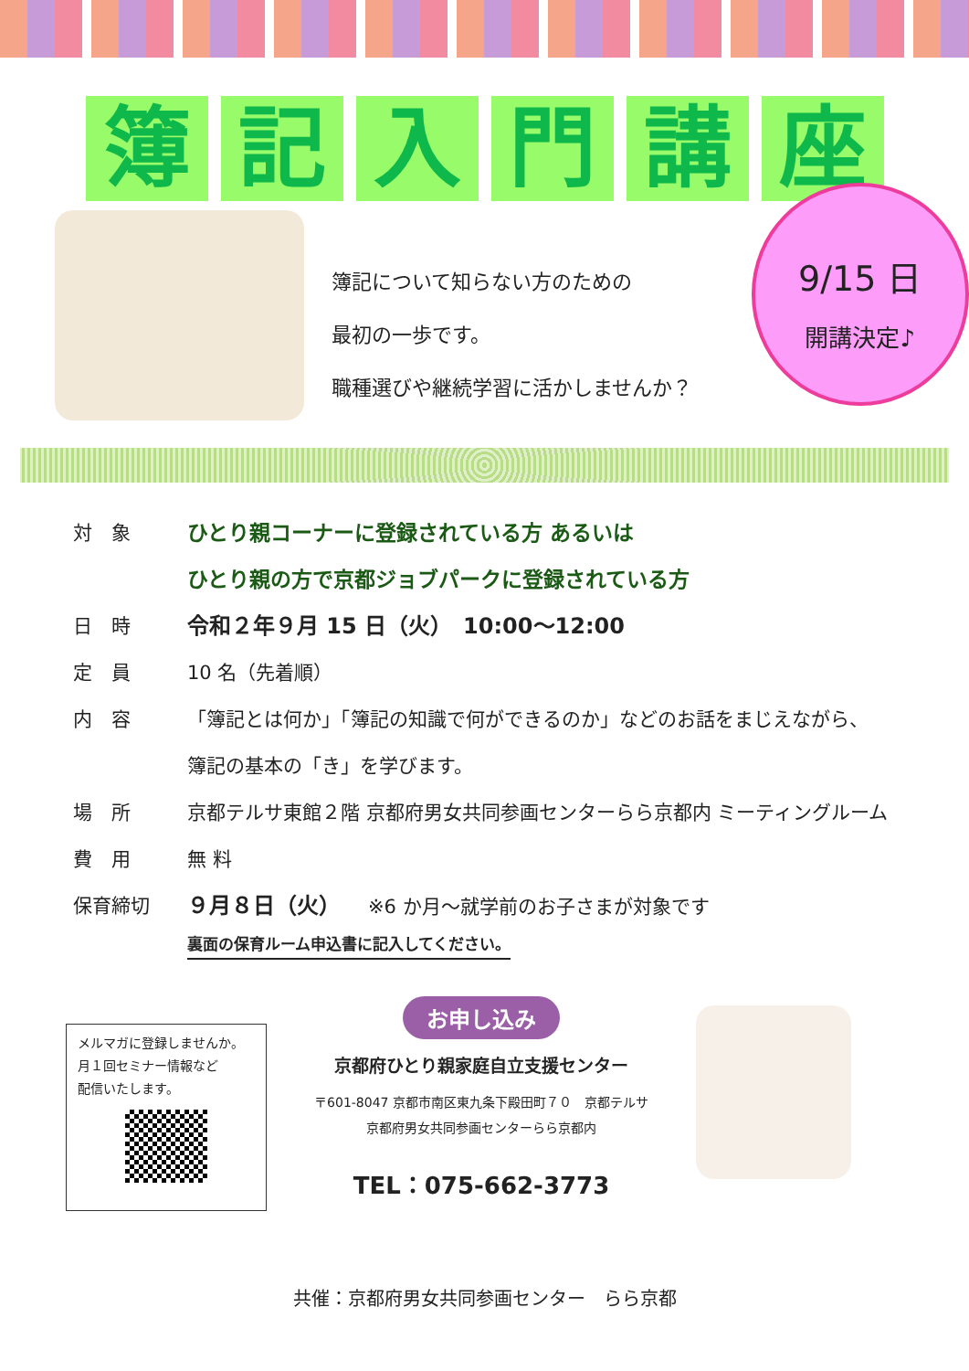簿記入門講座
簿記について知らない方のための
最初の一歩です。
職種選びや継続学習に活かしませんか？
9/15 日
開講決定♪
対　象 ひとり親コーナーに登録されている方 あるいは
ひとり親の方で京都ジョブパークに登録されている方
日　時 令和２年９月 15 日（火）　10:00～12:00
定　員 10 名（先着順）
内　容 「簿記とは何か」「簿記の知識で何ができるのか」などのお話をまじえながら、
簿記の基本の「き」を学びます。
場　所 京都テルサ東館２階 京都府男女共同参画センターらら京都内 ミーティングルーム
費　用 無 料
保育締切 ９月８日（火）　　※6 か月～就学前のお子さまが対象です
裏面の保育ルーム申込書に記入してください。
メルマガに登録しませんか。
月１回セミナー情報など
配信いたします。
お申し込み
京都府ひとり親家庭自立支援センター
〒601-8047 京都市南区東九条下殿田町７０　京都テルサ
京都府男女共同参画センターらら京都内
TEL：075-662-3773
共催：京都府男女共同参画センター　らら京都